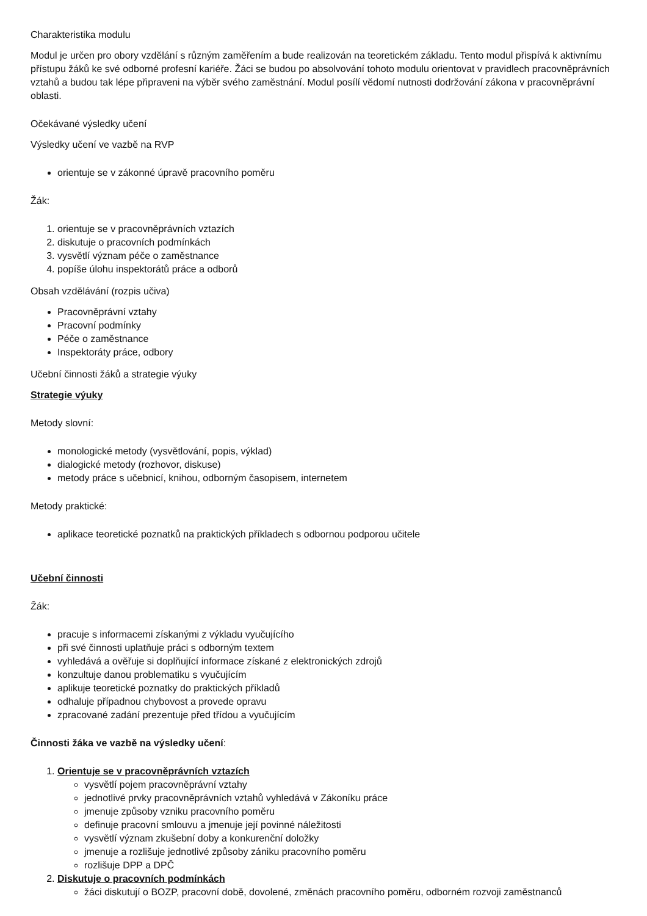Charakteristika modulu
Modul je určen pro obory vzdělání s různým zaměřením a bude realizován na teoretickém základu. Tento modul přispívá k aktivnímu přístupu žáků ke své odborné profesní kariéře. Žáci se budou po absolvování tohoto modulu orientovat v pravidlech pracovněprávních vztahů a budou tak lépe připraveni na výběr svého zaměstnání. Modul posílí vědomí nutnosti dodržování zákona v pracovněprávní oblasti.
Očekávané výsledky učení
Výsledky učení ve vazbě na RVP
orientuje se v zákonné úpravě pracovního poměru
Žák:
1. orientuje se v pracovněprávních vztazích
2. diskutuje o pracovních podmínkách
3. vysvětlí význam péče o zaměstnance
4. popíše úlohu inspektorátů práce a odborů
Obsah vzdělávání (rozpis učiva)
Pracovněprávní vztahy
Pracovní podmínky
Péče o zaměstnance
Inspektoráty práce, odbory
Učební činnosti žáků a strategie výuky
Strategie výuky
Metody slovní:
monologické metody (vysvětlování, popis, výklad)
dialogické metody (rozhovor, diskuse)
metody práce s učebnicí, knihou, odborným časopisem, internetem
Metody praktické:
aplikace teoretické poznatků na praktických příkladech s odbornou podporou učitele
Učební činnosti
Žák:
pracuje s informacemi získanými z výkladu vyučujícího
při své činnosti uplatňuje práci s odborným textem
vyhledává a ověřuje si doplňující informace získané z elektronických zdrojů
konzultuje danou problematiku s vyučujícím
aplikuje teoretické poznatky do praktických příkladů
odhaluje případnou chybovost a provede opravu
zpracované zadání prezentuje před třídou a vyučujícím
Činnosti žáka ve vazbě na výsledky učení:
1. Orientuje se v pracovněprávních vztazích
vysvětlí pojem pracovněprávní vztahy
jednotlivé prvky pracovněprávních vztahů vyhledává v Zákoníku práce
jmenuje způsoby vzniku pracovního poměru
definuje pracovní smlouvu a jmenuje její povinné náležitosti
vysvětlí význam zkušební doby a konkurenční doložky
jmenuje a rozlišuje jednotlivé způsoby zániku pracovního poměru
rozlišuje DPP a DPČ
2. Diskutuje o pracovních podmínkách
žáci diskutují o BOZP, pracovní době, dovolené, změnách pracovního poměru, odborném rozvoji zaměstnanců